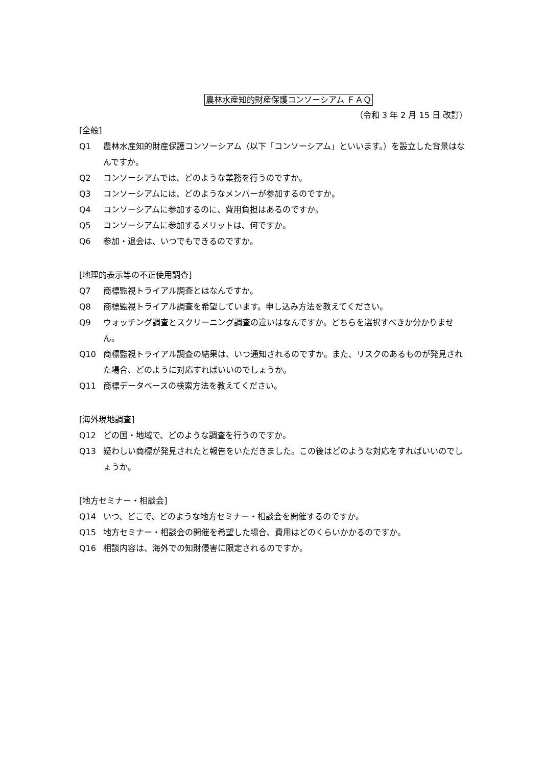農林水産知的財産保護コンソーシアム ＦＡＱ
（令和 3 年 2 月 15 日 改訂）
[全般]
Q1 農林水産知的財産保護コンソーシアム（以下「コンソーシアム」といいます。）を設立した背景はなんですか。
Q2 コンソーシアムでは、どのような業務を行うのですか。
Q3 コンソーシアムには、どのようなメンバーが参加するのですか。
Q4 コンソーシアムに参加するのに、費用負担はあるのですか。
Q5 コンソーシアムに参加するメリットは、何ですか。
Q6 参加・退会は、いつでもできるのですか。
[地理的表示等の不正使用調査]
Q7 商標監視トライアル調査とはなんですか。
Q8 商標監視トライアル調査を希望しています。申し込み方法を教えてください。
Q9 ウォッチング調査とスクリーニング調査の違いはなんですか。どちらを選択すべきか分かりません。
Q10 商標監視トライアル調査の結果は、いつ通知されるのですか。また、リスクのあるものが発見された場合、どのように対応すればいいのでしょうか。
Q11 商標データベースの検索方法を教えてください。
[海外現地調査]
Q12 どの国・地域で、どのような調査を行うのですか。
Q13 疑わしい商標が発見されたと報告をいただきました。この後はどのような対応をすればいいのでしょうか。
[地方セミナー・相談会]
Q14 いつ、どこで、どのような地方セミナー・相談会を開催するのですか。
Q15 地方セミナー・相談会の開催を希望した場合、費用はどのくらいかかるのですか。
Q16 相談内容は、海外での知財侵害に限定されるのですか。